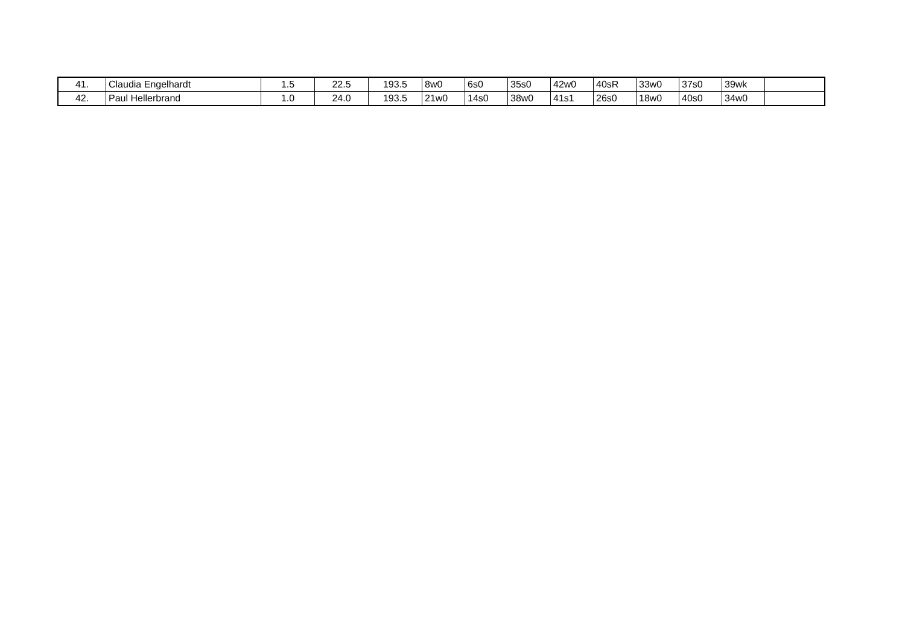| 41. | Claudia Engelhardt | 1.5 | 22.5 | 193.5 | 8w0 | 6s0 | 35s0 | 42w0 | 40sR | 33w0 | 37s0 | 39wk | |
| 42. | Paul Hellerbrand | 1.0 | 24.0 | 193.5 | 21w0 | 14s0 | 38w0 | 41s1 | 26s0 | 18w0 | 40s0 | 34w0 | |